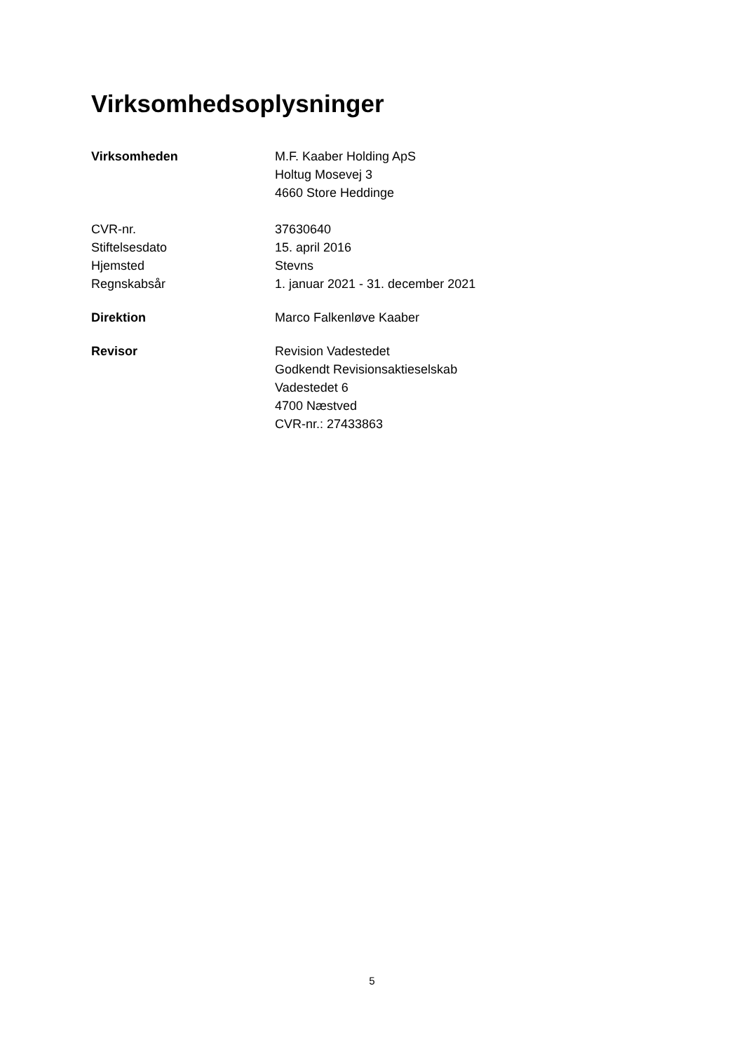Virksomhedsoplysninger
Virksomheden M.F. Kaaber Holding ApS
Holtug Mosevej 3
4660 Store Heddinge
CVR-nr. 37630640
Stiftelsesdato 15. april 2016
Hjemsted Stevns
Regnskabsår 1. januar 2021 - 31. december 2021
Direktion Marco Falkenløve Kaaber
Revisor Revision Vadestedet
Godkendt Revisionsaktieselskab
Vadestedet 6
4700 Næstved
CVR-nr.: 27433863
5